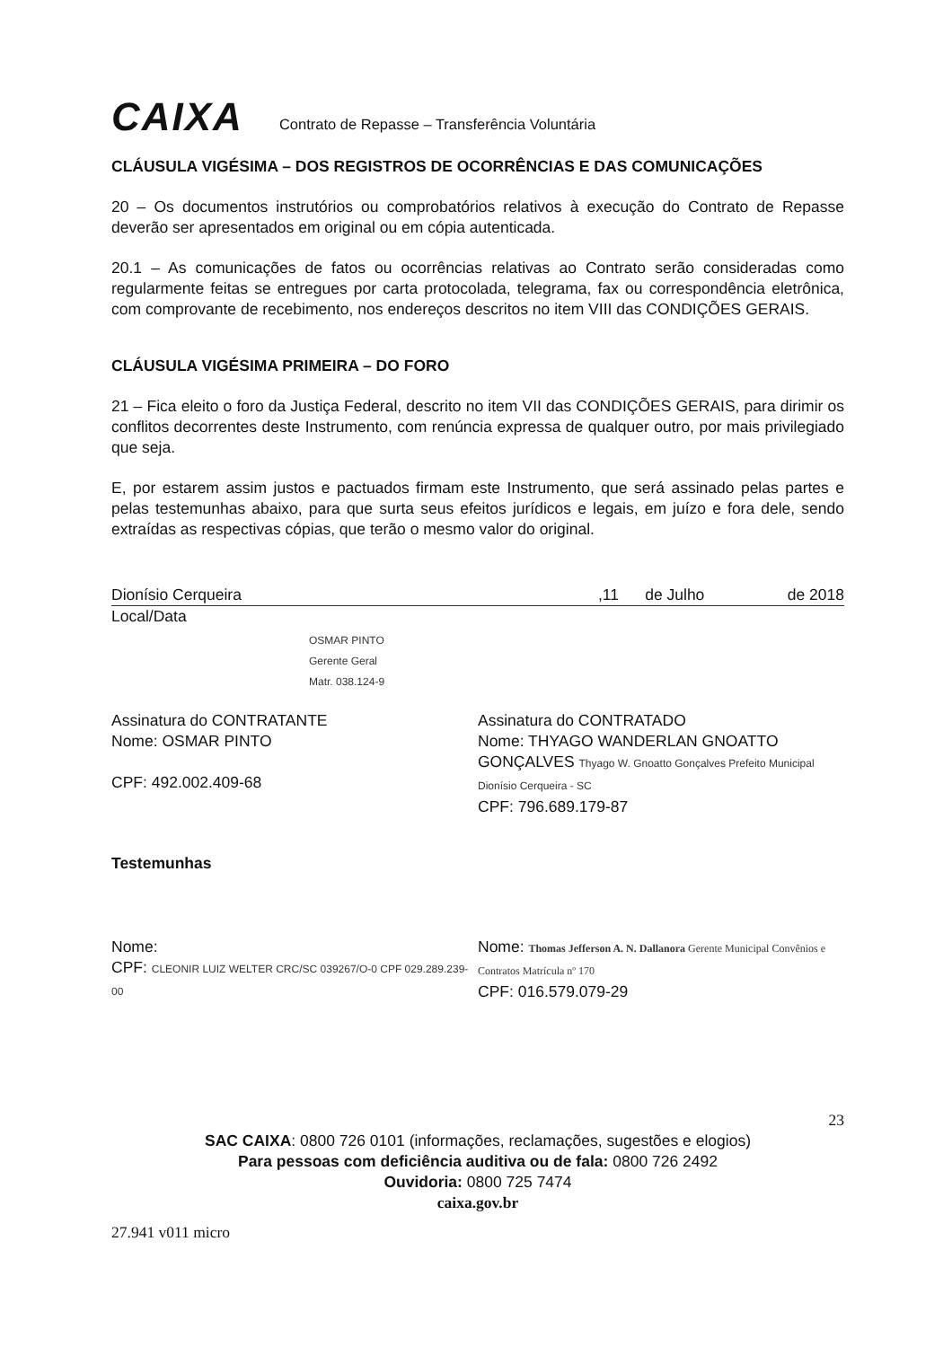CAIXA
Contrato de Repasse – Transferência Voluntária
CLÁUSULA VIGÉSIMA – DOS REGISTROS DE OCORRÊNCIAS E DAS COMUNICAÇÕES
20 – Os documentos instrutórios ou comprobatórios relativos à execução do Contrato de Repasse deverão ser apresentados em original ou em cópia autenticada.
20.1 – As comunicações de fatos ou ocorrências relativas ao Contrato serão consideradas como regularmente feitas se entregues por carta protocolada, telegrama, fax ou correspondência eletrônica, com comprovante de recebimento, nos endereços descritos no item VIII das CONDIÇÕES GERAIS.
CLÁUSULA VIGÉSIMA PRIMEIRA – DO FORO
21 – Fica eleito o foro da Justiça Federal, descrito no item VII das CONDIÇÕES GERAIS, para dirimir os conflitos decorrentes deste Instrumento, com renúncia expressa de qualquer outro, por mais privilegiado que seja.
E, por estarem assim justos e pactuados firmam este Instrumento, que será assinado pelas partes e pelas testemunhas abaixo, para que surta seus efeitos jurídicos e legais, em juízo e fora dele, sendo extraídas as respectivas cópias, que terão o mesmo valor do original.
Dionísio Cerqueira,11 de Julho de 2018
Local/Data
OSMAR PINTO
Gerente Geral
Matr. 038.124-9
Assinatura do CONTRATANTE
Nome: OSMAR PINTO
CPF: 492.002.409-68
Assinatura do CONTRATADO
Nome: THYAGO WANDERLAN GNOATTO GONÇALVES Thyago W. Gnoatto Gonçalves Prefeito Municipal Dionísio Cerqueira - SC
CPF: 796.689.179-87
Testemunhas
Nome:
CPF: CLEONIR LUIZ WELTER CRC/SC 039267/O-0 CPF 029.289.239-00
Nome: Thomas Jefferson A. N. Dallanora Gerente Municipal Convênios e Contratos Matrícula nº 170
CPF: 016.579.079-29
23
SAC CAIXA: 0800 726 0101 (informações, reclamações, sugestões e elogios)
Para pessoas com deficiência auditiva ou de fala: 0800 726 2492
Ouvidoria: 0800 725 7474
caixa.gov.br
27.941 v011 micro